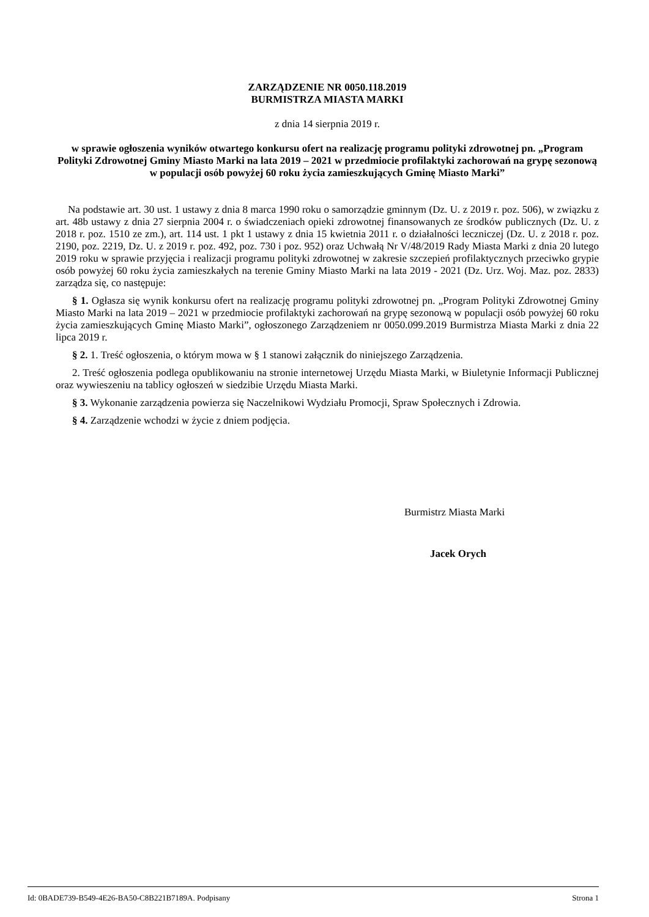ZARZĄDZENIE NR 0050.118.2019
BURMISTRZA MIASTA MARKI
z dnia 14 sierpnia 2019 r.
w sprawie ogłoszenia wyników otwartego konkursu ofert na realizację programu polityki zdrowotnej pn. „Program Polityki Zdrowotnej Gminy Miasto Marki na lata 2019 – 2021 w przedmiocie profilaktyki zachorowań na grypę sezonową w populacji osób powyżej 60 roku życia zamieszkujących Gminę Miasto Marki”
Na podstawie art. 30 ust. 1 ustawy z dnia 8 marca 1990 roku o samorządzie gminnym (Dz. U. z 2019 r. poz. 506), w związku z art. 48b ustawy z dnia 27 sierpnia 2004 r. o świadczeniach opieki zdrowotnej finansowanych ze środków publicznych (Dz. U. z 2018 r. poz. 1510 ze zm.), art. 114 ust. 1 pkt 1 ustawy z dnia 15 kwietnia 2011 r. o działalności leczniczej (Dz. U. z 2018 r. poz. 2190, poz. 2219, Dz. U. z 2019 r. poz. 492, poz. 730 i poz. 952) oraz Uchwałą Nr V/48/2019 Rady Miasta Marki z dnia 20 lutego 2019 roku w sprawie przyjęcia i realizacji programu polityki zdrowotnej w zakresie szczepień profilaktycznych przeciwko grypie osób powyżej 60 roku życia zamieszkałych na terenie Gminy Miasto Marki na lata 2019 - 2021 (Dz. Urz. Woj. Maz. poz. 2833) zarządza się, co następuje:
§ 1. Ogłasza się wynik konkursu ofert na realizację programu polityki zdrowotnej pn. „Program Polityki Zdrowotnej Gminy Miasto Marki na lata 2019 – 2021 w przedmiocie profilaktyki zachorowań na grypę sezonową w populacji osób powyżej 60 roku życia zamieszkujących Gminę Miasto Marki”, ogłoszonego Zarządzeniem nr 0050.099.2019 Burmistrza Miasta Marki z dnia 22 lipca 2019 r.
§ 2. 1. Treść ogłoszenia, o którym mowa w § 1 stanowi załącznik do niniejszego Zarządzenia.
2. Treść ogłoszenia podlega opublikowaniu na stronie internetowej Urzędu Miasta Marki, w Biuletynie Informacji Publicznej oraz wywieszeniu na tablicy ogłoszeń w siedzibie Urzędu Miasta Marki.
§ 3. Wykonanie zarządzenia powierza się Naczelnikowi Wydziału Promocji, Spraw Społecznych i Zdrowia.
§ 4. Zarządzenie wchodzi w życie z dniem podjęcia.
Burmistrz Miasta Marki
Jacek Orych
Id: 0BADE739-B549-4E26-BA50-C8B221B7189A. Podpisany Strona 1